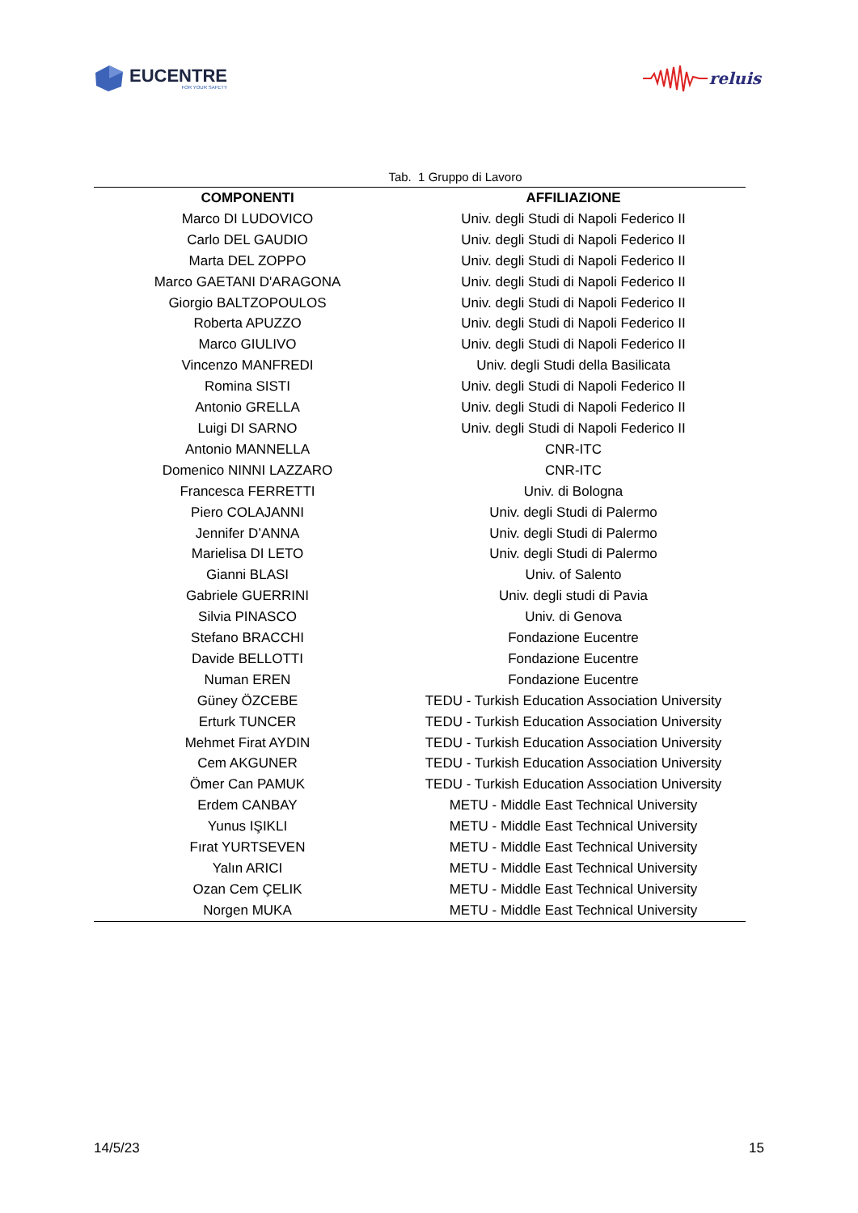EUCENTRE
FOR YOUR SAFETY
reluis
Tab. 1 Gruppo di Lavoro
| COMPONENTI | AFFILIAZIONE |
| --- | --- |
| Marco DI LUDOVICO | Univ. degli Studi di Napoli Federico II |
| Carlo DEL GAUDIO | Univ. degli Studi di Napoli Federico II |
| Marta DEL ZOPPO | Univ. degli Studi di Napoli Federico II |
| Marco GAETANI D'ARAGONA | Univ. degli Studi di Napoli Federico II |
| Giorgio BALTZOPOULOS | Univ. degli Studi di Napoli Federico II |
| Roberta APUZZO | Univ. degli Studi di Napoli Federico II |
| Marco GIULIVO | Univ. degli Studi di Napoli Federico II |
| Vincenzo MANFREDI | Univ. degli Studi della Basilicata |
| Romina SISTI | Univ. degli Studi di Napoli Federico II |
| Antonio GRELLA | Univ. degli Studi di Napoli Federico II |
| Luigi DI SARNO | Univ. degli Studi di Napoli Federico II |
| Antonio MANNELLA | CNR-ITC |
| Domenico NINNI LAZZARO | CNR-ITC |
| Francesca FERRETTI | Univ. di Bologna |
| Piero COLAJANNI | Univ. degli Studi di Palermo |
| Jennifer D’ANNA | Univ. degli Studi di Palermo |
| Marielisa DI LETO | Univ. degli Studi di Palermo |
| Gianni BLASI | Univ. of Salento |
| Gabriele GUERRINI | Univ. degli studi di Pavia |
| Silvia PINASCO | Univ. di Genova |
| Stefano BRACCHI | Fondazione Eucentre |
| Davide BELLOTTI | Fondazione Eucentre |
| Numan EREN | Fondazione Eucentre |
| Güney ÖZCEBE | TEDU - Turkish Education Association University |
| Erturk TUNCER | TEDU - Turkish Education Association University |
| Mehmet Firat AYDIN | TEDU - Turkish Education Association University |
| Cem AKGUNER | TEDU - Turkish Education Association University |
| Ömer Can PAMUK | TEDU - Turkish Education Association University |
| Erdem CANBAY | METU - Middle East Technical University |
| Yunus IŞIKLI | METU - Middle East Technical University |
| Fırat YURTSEVEN | METU - Middle East Technical University |
| Yalın ARICI | METU - Middle East Technical University |
| Ozan Cem ÇELIK | METU - Middle East Technical University |
| Norgen MUKA | METU - Middle East Technical University |
14/5/23 15